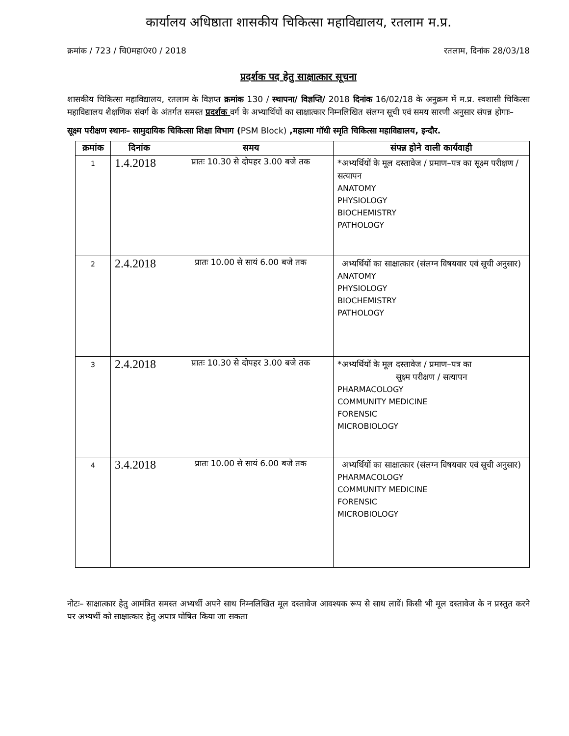कार्यालय अधिष्ठाता शासकीय चिकित्सा महाविद्यालय, रतलाम म.प्र.
क्रमांक / 723 / चि0महा0र0 / 2018 रतलाम, दिनांक 28/03/18
प्रदर्शक पद हेतु साक्षात्कार सूचना
शासकीय चिकित्सा महाविद्यालय, रतलाम के विज्ञप्त क्रमांक 130 / स्थापना/ विज्ञप्ति/ 2018 दिनांक 16/02/18 के अनुक्रम में म.प्र. स्वशासी चिकित्सा महाविद्यालय शैक्षणिक संवर्ग के अंतर्गत समस्त प्रदर्शक वर्ग के अभ्यार्थियों का साक्षात्कार निम्नलिखित संलग्न सूची एवं समय सारणी अनुसार संपन्न होगाः–
सूक्ष्म परीक्षण स्थानः– सामुदायिक चिकित्सा शिक्षा विभाग (PSM Block) ,महात्मा गॉधी स्मृति चिकित्सा महाविद्यालय, इन्दौर.
| क्रमांक | दिनांक | समय | संपन्न होने वाली कार्यवाही |
| --- | --- | --- | --- |
| 1 | 1.4.2018 | प्रातः 10.30 से दोपहर 3.00 बजे तक | *अभ्यर्थियों के मूल दस्तावेज / प्रमाण–पत्र का सूक्ष्म परीक्षण / सत्यापन ANATOMY PHYSIOLOGY BIOCHEMISTRY PATHOLOGY |
| 2 | 2.4.2018 | प्रातः 10.00 से सायं 6.00 बजे तक | अभ्यर्थियों का साक्षात्कार (संलग्न विषयवार एवं सूची अनुसार) ANATOMY PHYSIOLOGY BIOCHEMISTRY PATHOLOGY |
| 3 | 2.4.2018 | प्रातः 10.30 से दोपहर 3.00 बजे तक | *अभ्यर्थियों के मूल दस्तावेज / प्रमाण–पत्र का सूक्ष्म परीक्षण / सत्यापन PHARMACOLOGY COMMUNITY MEDICINE FORENSIC MICROBIOLOGY |
| 4 | 3.4.2018 | प्रातः 10.00 से सायं 6.00 बजे तक | अभ्यर्थियों का साक्षात्कार (संलग्न विषयवार एवं सूची अनुसार) PHARMACOLOGY COMMUNITY MEDICINE FORENSIC MICROBIOLOGY |
नोटः– साक्षात्कार हेतु आमंत्रित समस्त अभ्यर्थी अपने साथ निम्नलिखित मूल दस्तावेज आवश्यक रूप से साथ लावें। किसी भी मूल दस्तावेज के न प्रस्तुत करने पर अभ्यर्थी को साक्षात्कार हेतु अपात्र घोषित किया जा सकता